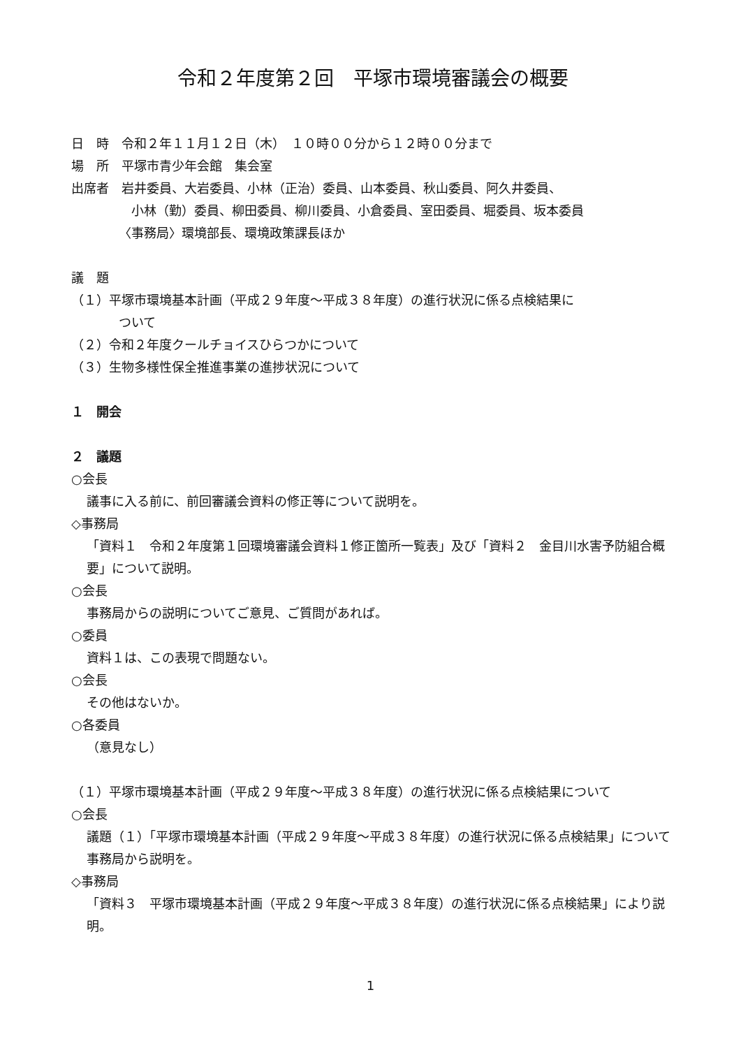令和２年度第２回　平塚市環境審議会の概要
日　時　令和２年１１月１２日（木）　１０時００分から１２時００分まで
場　所　平塚市青少年会館　集会室
出席者　岩井委員、大岩委員、小林（正治）委員、山本委員、秋山委員、阿久井委員、
小林（勤）委員、柳田委員、柳川委員、小倉委員、室田委員、堀委員、坂本委員
〈事務局〉環境部長、環境政策課長ほか
議　題
（１）平塚市環境基本計画（平成２９年度～平成３８年度）の進行状況に係る点検結果に
ついて
（２）令和２年度クールチョイスひらつかについて
（３）生物多様性保全推進事業の進捗状況について
１　開会
２　議題
○会長
議事に入る前に、前回審議会資料の修正等について説明を。
◇事務局
「資料１　令和２年度第１回環境審議会資料１修正箇所一覧表」及び「資料２　金目川水害予防組合概要」について説明。
○会長
事務局からの説明についてご意見、ご質問があれば。
○委員
資料１は、この表現で問題ない。
○会長
その他はないか。
○各委員
（意見なし）
（１）平塚市環境基本計画（平成２９年度～平成３８年度）の進行状況に係る点検結果について
○会長
議題（１）「平塚市環境基本計画（平成２９年度～平成３８年度）の進行状況に係る点検結果」について事務局から説明を。
◇事務局
「資料３　平塚市環境基本計画（平成２９年度～平成３８年度）の進行状況に係る点検結果」により説明。
1